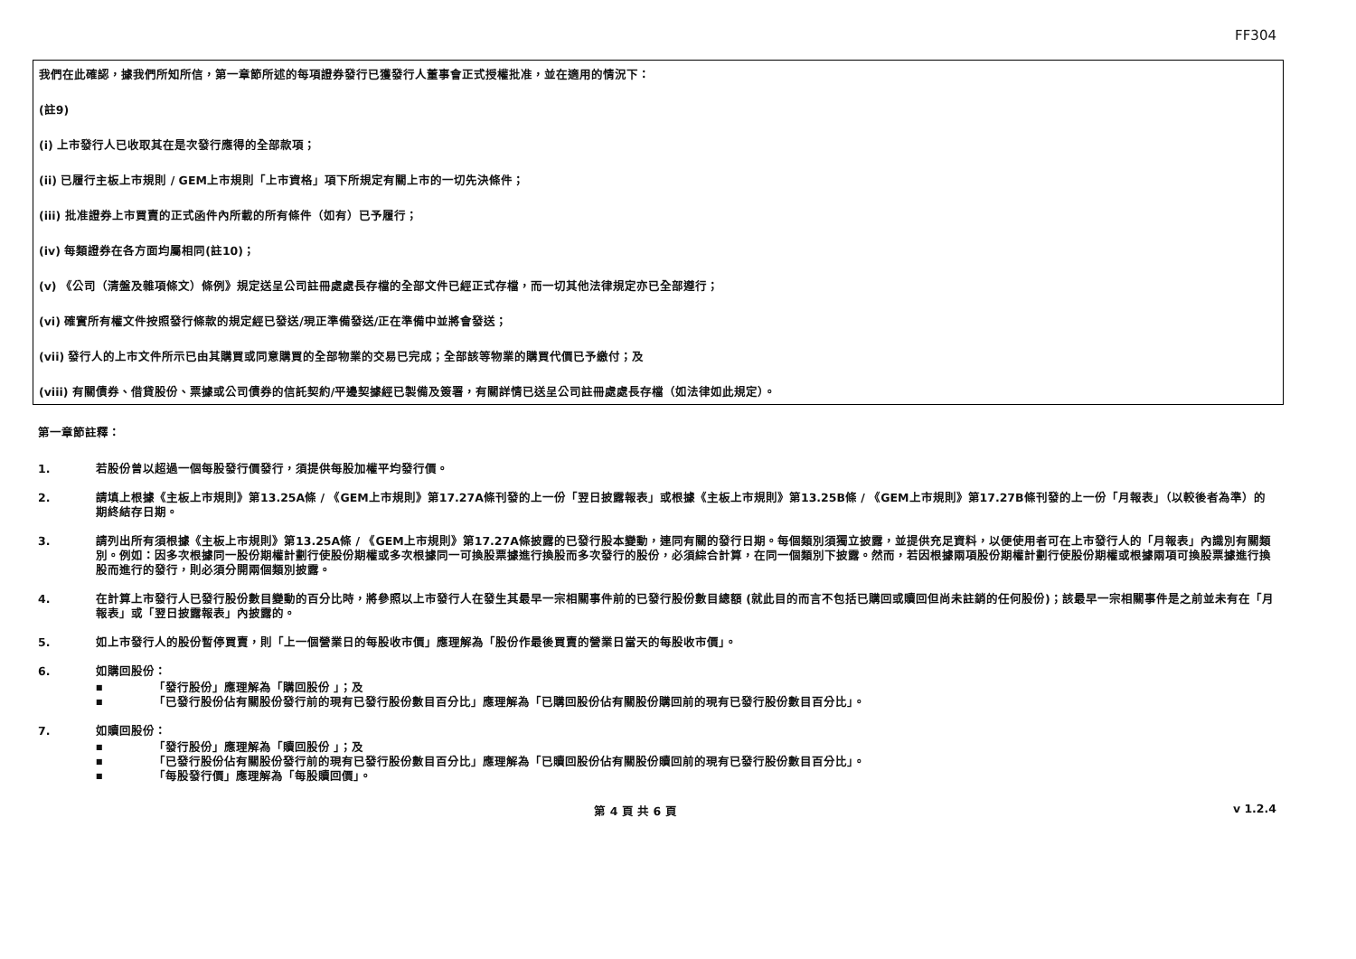FF304
我們在此確認，據我們所知所信，第一章節所述的每項證券發行已獲發行人董事會正式授權批准，並在適用的情況下：
(註9)
(i) 上市發行人已收取其在是次發行應得的全部款項；
(ii) 已履行主板上市規則 / GEM上市規則「上市資格」項下所規定有關上市的一切先決條件；
(iii) 批准證券上市買賣的正式函件內所載的所有條件（如有）已予履行；
(iv) 每類證券在各方面均屬相同(註10)；
(v) 《公司（清盤及雜項條文）條例》規定送呈公司註冊處處長存檔的全部文件已經正式存檔，而一切其他法律規定亦已全部遵行；
(vi) 確實所有權文件按照發行條款的規定經已發送/現正準備發送/正在準備中並將會發送；
(vii) 發行人的上市文件所示已由其購買或同意購買的全部物業的交易已完成；全部該等物業的購買代價已予繳付；及
(viii) 有關債券、借貸股份、票據或公司債券的信託契約/平邊契據經已製備及簽署，有關詳情已送呈公司註冊處處長存檔（如法律如此規定）。
第一章節註釋：
1. 若股份曾以超過一個每股發行價發行，須提供每股加權平均發行價。
2. 請填上根據《主板上市規則》第13.25A條 / 《GEM上市規則》第17.27A條刊發的上一份「翌日披露報表」或根據《主板上市規則》第13.25B條 / 《GEM上市規則》第17.27B條刊發的上一份「月報表」（以較後者為準）的期終結存日期。
3. 請列出所有須根據《主板上市規則》第13.25A條 / 《GEM上市規則》第17.27A條披露的已發行股本變動，連同有關的發行日期。每個類別須獨立披露，並提供充足資料，以便使用者可在上市發行人的「月報表」內識別有關類別。例如：因多次根據同一股份期權計劃行使股份期權或多次根據同一可換股票據進行換股而多次發行的股份，必須綜合計算，在同一個類別下披露。然而，若因根據兩項股份期權計劃行使股份期權或根據兩項可換股票據進行換股而進行的發行，則必須分開兩個類別披露。
4. 在計算上市發行人已發行股份數目變動的百分比時，將參照以上市發行人在發生其最早一宗相關事件前的已發行股份數目總額 (就此目的而言不包括已購回或贖回但尚未註銷的任何股份)；該最早一宗相關事件是之前並未有在「月報表」或「翌日披露報表」內披露的。
5. 如上市發行人的股份暫停買賣，則「上一個營業日的每股收市價」應理解為「股份作最後買賣的營業日當天的每股收市價」。
6. 如購回股份：
■ 「發行股份」應理解為「購回股份 」；及
■ 「已發行股份佔有關股份發行前的現有已發行股份數目百分比」應理解為「已購回股份佔有關股份購回前的現有已發行股份數目百分比」。
7. 如贖回股份：
■ 「發行股份」應理解為「贖回股份 」；及
■ 「已發行股份佔有關股份發行前的現有已發行股份數目百分比」應理解為「已贖回股份佔有關股份贖回前的現有已發行股份數目百分比」。
■ 「每股發行價」應理解為「每股贖回價」。
第 4 頁 共 6 頁 v 1.2.4